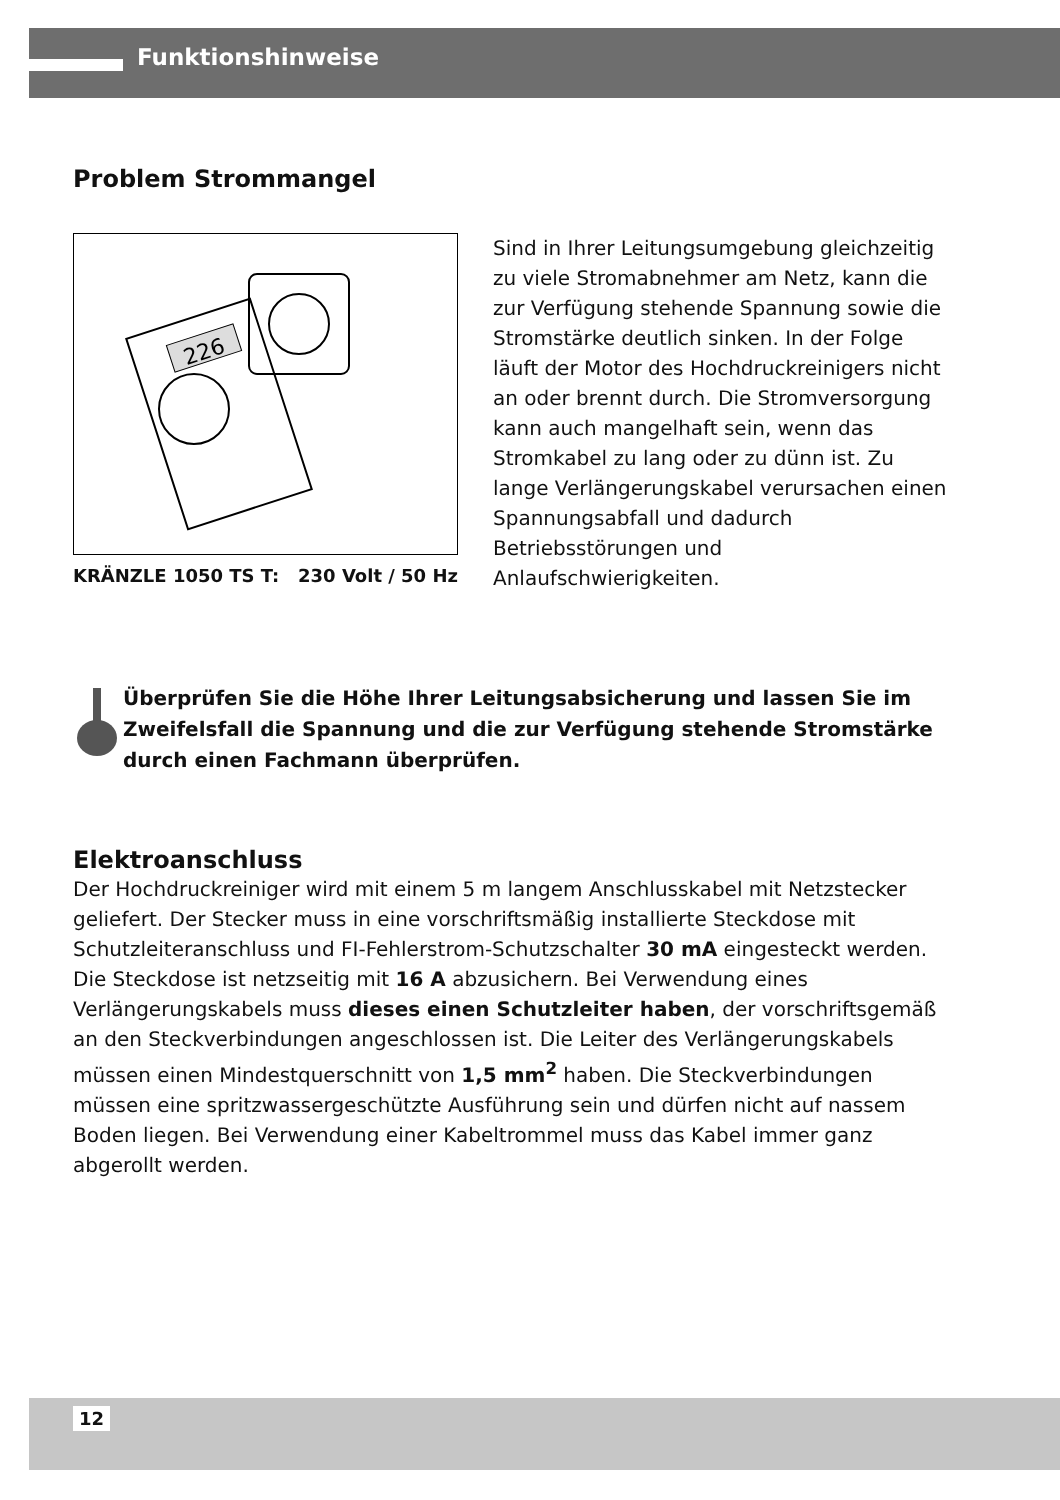Funktionshinweise
Problem Strommangel
226
KRÄNZLE 1050 TS T: 230 Volt / 50 Hz
Sind in Ihrer Leitungsumgebung gleichzeitig zu viele Stromabnehmer am Netz, kann die zur Verfügung stehende Spannung sowie die Stromstärke deutlich sinken. In der Folge läuft der Motor des Hochdruckreinigers nicht an oder brennt durch. Die Stromversorgung kann auch mangelhaft sein, wenn das Stromkabel zu lang oder zu dünn ist. Zu lange Verlängerungskabel verursachen einen Spannungsabfall und dadurch Betriebsstörungen und Anlaufschwierigkeiten.
Überprüfen Sie die Höhe Ihrer Leitungsabsicherung und lassen Sie im Zweifelsfall die Spannung und die zur Verfügung stehende Stromstärke durch einen Fachmann überprüfen.
Elektroanschluss
Der Hochdruckreiniger wird mit einem 5 m langem Anschlusskabel mit Netzstecker geliefert. Der Stecker muss in eine vorschriftsmäßig installierte Steckdose mit Schutzleiteranschluss und FI-Fehlerstrom-Schutzschalter 30 mA eingesteckt werden. Die Steckdose ist netzseitig mit 16 A abzusichern. Bei Verwendung eines Verlängerungskabels muss dieses einen Schutzleiter haben, der vorschriftsgemäß an den Steckverbindungen angeschlossen ist. Die Leiter des Verlängerungskabels müssen einen Mindestquerschnitt von 1,5 mm<sup>2</sup> haben. Die Steckverbindungen müssen eine spritzwassergeschützte Ausführung sein und dürfen nicht auf nassem Boden liegen. Bei Verwendung einer Kabeltrommel muss das Kabel immer ganz abgerollt werden.
12